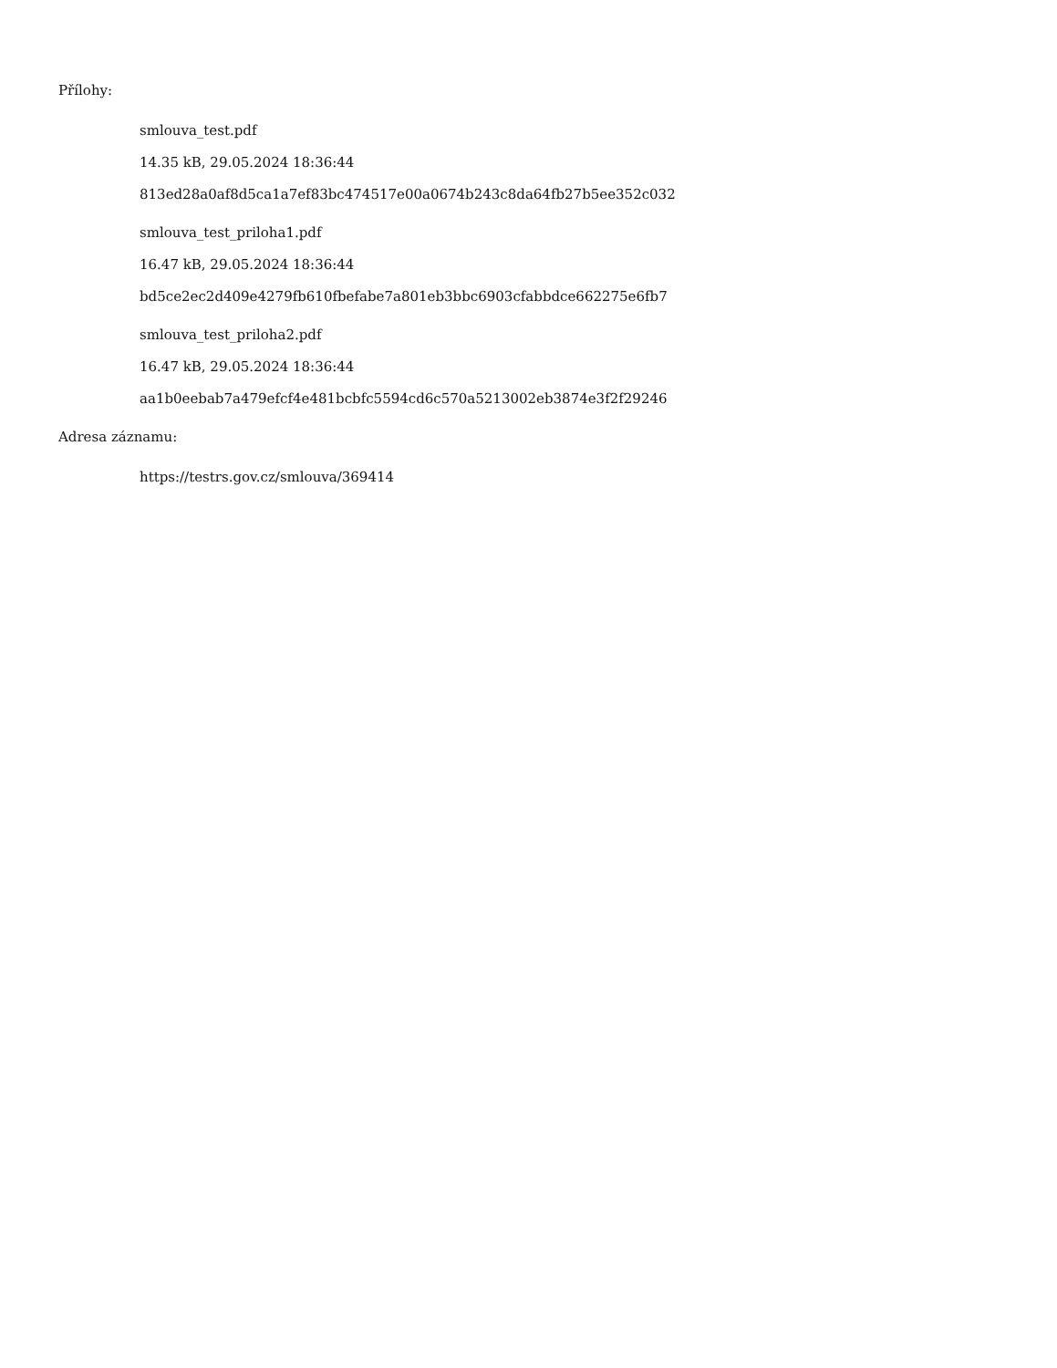Přílohy:
smlouva_test.pdf
14.35 kB, 29.05.2024 18:36:44
813ed28a0af8d5ca1a7ef83bc474517e00a0674b243c8da64fb27b5ee352c032
smlouva_test_priloha1.pdf
16.47 kB, 29.05.2024 18:36:44
bd5ce2ec2d409e4279fb610fbefabe7a801eb3bbc6903cfabbdce662275e6fb7
smlouva_test_priloha2.pdf
16.47 kB, 29.05.2024 18:36:44
aa1b0eebab7a479efcf4e481bcbfc5594cd6c570a5213002eb3874e3f2f29246
Adresa záznamu:
https://testrs.gov.cz/smlouva/369414